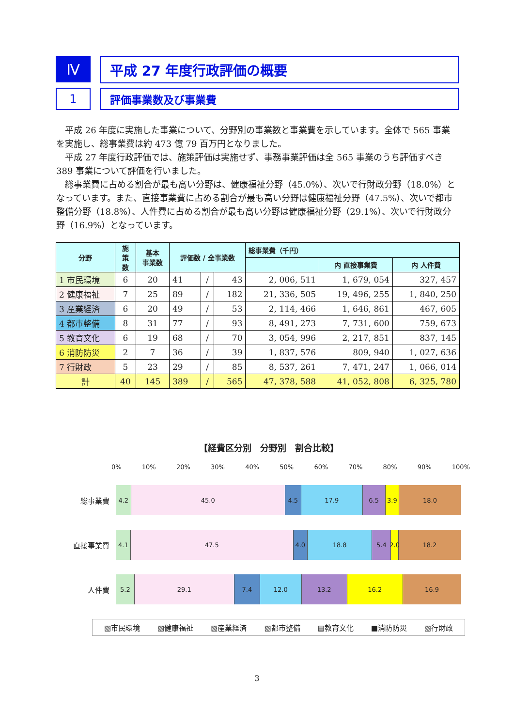Ⅳ
平成 27 年度行政評価の概要
1 評価事業数及び事業費
平成 26 年度に実施した事業について、分野別の事業数と事業費を示しています。全体で 565 事業を実施し、総事業費は約 473 億 79 百万円となりました。
平成 27 年度行政評価では、施策評価は実施せず、事務事業評価は全 565 事業のうち評価すべき 389 事業について評価を行いました。
総事業費に占める割合が最も高い分野は、健康福祉分野（45.0%）、次いで行財政分野（18.0%）となっています。また、直接事業費に占める割合が最も高い分野は健康福祉分野（47.5%）、次いで都市整備分野（18.8%）、人件費に占める割合が最も高い分野は健康福祉分野（29.1%）、次いで行財政分野（16.9%）となっています。
| 分野 | 施 策 数 | 基本 事業数 | 評価数 / 全事業数 | | | 総事業費（千円） | | |
| --- | --- | --- | --- | --- | --- | --- | --- | --- |
| | | | | | | | 内 直接事業費 | 内 人件費 |
| 1 市民環境 | 6 | 20 | 41 | / | 43 | 2, 006, 511 | 1, 679, 054 | 327, 457 |
| 2 健康福祉 | 7 | 25 | 89 | / | 182 | 21, 336, 505 | 19, 496, 255 | 1, 840, 250 |
| 3 産業経済 | 6 | 20 | 49 | / | 53 | 2, 114, 466 | 1, 646, 861 | 467, 605 |
| 4 都市整備 | 8 | 31 | 77 | / | 93 | 8, 491, 273 | 7, 731, 600 | 759, 673 |
| 5 教育文化 | 6 | 19 | 68 | / | 70 | 3, 054, 996 | 2, 217, 851 | 837, 145 |
| 6 消防防災 | 2 | 7 | 36 | / | 39 | 1, 837, 576 | 809, 940 | 1, 027, 636 |
| 7 行財政 | 5 | 23 | 29 | / | 85 | 8, 537, 261 | 7, 471, 247 | 1, 066, 014 |
| 計 | 40 | 145 | 389 | / | 565 | 47, 378, 588 | 41, 052, 808 | 6, 325, 780 |
【経費区分別　分野別　割合比較】
0% 10% 20% 30% 40% 50% 60% 70% 80% 90% 100%
総事業費
4.2 45.0 4.5 17.9 6.5 3.9 18.0
直接事業費
4.1 47.5 4.0 18.8 5.4 2.0 18.2
人件費
5.2 29.1 7.4 12.0 13.2 16.2 16.9
▧市民環境 ▧健康福祉 ▧産業経済 ▧都市整備 ▤教育文化 ■消防防災 ▧行財政
3